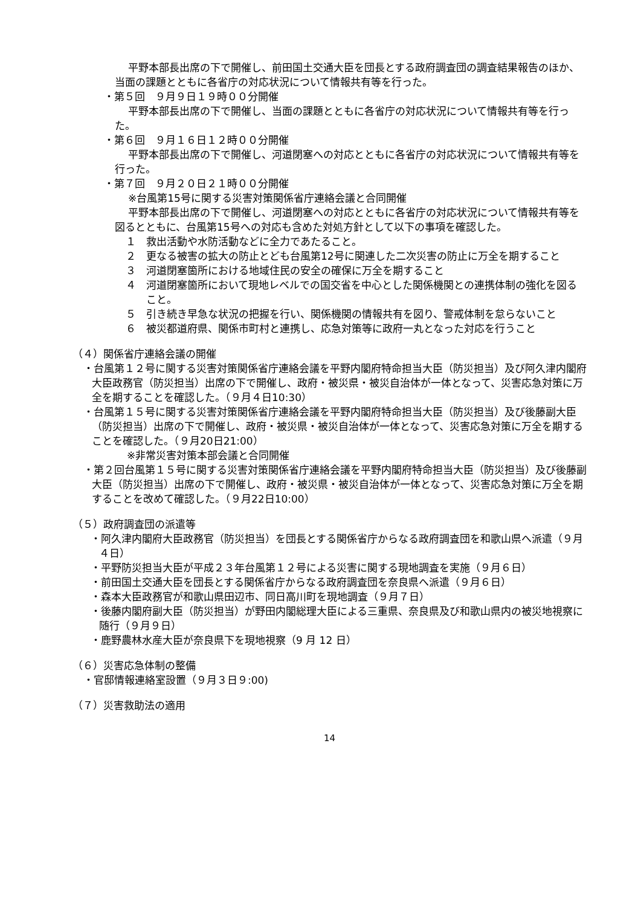平野本部長出席の下で開催し、前田国土交通大臣を団長とする政府調査団の調査結果報告のほか、当面の課題とともに各省庁の対応状況について情報共有等を行った。
・第５回　９月９日１９時００分開催
平野本部長出席の下で開催し、当面の課題とともに各省庁の対応状況について情報共有等を行った。
・第６回　９月１６日１２時００分開催
平野本部長出席の下で開催し、河道閉塞への対応とともに各省庁の対応状況について情報共有等を行った。
・第７回　９月２０日２１時００分開催
※台風第15号に関する災害対策関係省庁連絡会議と合同開催
平野本部長出席の下で開催し、河道閉塞への対応とともに各省庁の対応状況について情報共有等を図るとともに、台風第15号への対応も含めた対処方針として以下の事項を確認した。
１　救出活動や水防活動などに全力であたること。
２　更なる被害の拡大の防止とども台風第12号に関連した二次災害の防止に万全を期すること
３　河道閉塞箇所における地域住民の安全の確保に万全を期すること
４　河道閉塞箇所において現地レベルでの国交省を中心とした関係機関との連携体制の強化を図ること。
５　引き続き早急な状況の把握を行い、関係機関の情報共有を図り、警戒体制を怠らないこと
６　被災都道府県、関係市町村と連携し、応急対策等に政府一丸となった対応を行うこと
（４）関係省庁連絡会議の開催
・台風第１２号に関する災害対策関係省庁連絡会議を平野内閣府特命担当大臣（防災担当）及び阿久津内閣府大臣政務官（防災担当）出席の下で開催し、政府・被災県・被災自治体が一体となって、災害応急対策に万全を期することを確認した。（９月４日10:30）
・台風第１５号に関する災害対策関係省庁連絡会議を平野内閣府特命担当大臣（防災担当）及び後藤副大臣（防災担当）出席の下で開催し、政府・被災県・被災自治体が一体となって、災害応急対策に万全を期することを確認した。（９月20日21:00）
※非常災害対策本部会議と合同開催
・第２回台風第１５号に関する災害対策関係省庁連絡会議を平野内閣府特命担当大臣（防災担当）及び後藤副大臣（防災担当）出席の下で開催し、政府・被災県・被災自治体が一体となって、災害応急対策に万全を期することを改めて確認した。（９月22日10:00）
（５）政府調査団の派遣等
・阿久津内閣府大臣政務官（防災担当）を団長とする関係省庁からなる政府調査団を和歌山県へ派遣（９月４日）
・平野防災担当大臣が平成２３年台風第１２号による災害に関する現地調査を実施（９月６日）
・前田国土交通大臣を団長とする関係省庁からなる政府調査団を奈良県へ派遣（９月６日）
・森本大臣政務官が和歌山県田辺市、同日高川町を現地調査（９月７日）
・後藤内閣府副大臣（防災担当）が野田内閣総理大臣による三重県、奈良県及び和歌山県内の被災地視察に随行（９月９日）
・鹿野農林水産大臣が奈良県下を現地視察（9 月 12 日）
（６）災害応急体制の整備
・官邸情報連絡室設置（９月３日９:00)
（７）災害救助法の適用
14